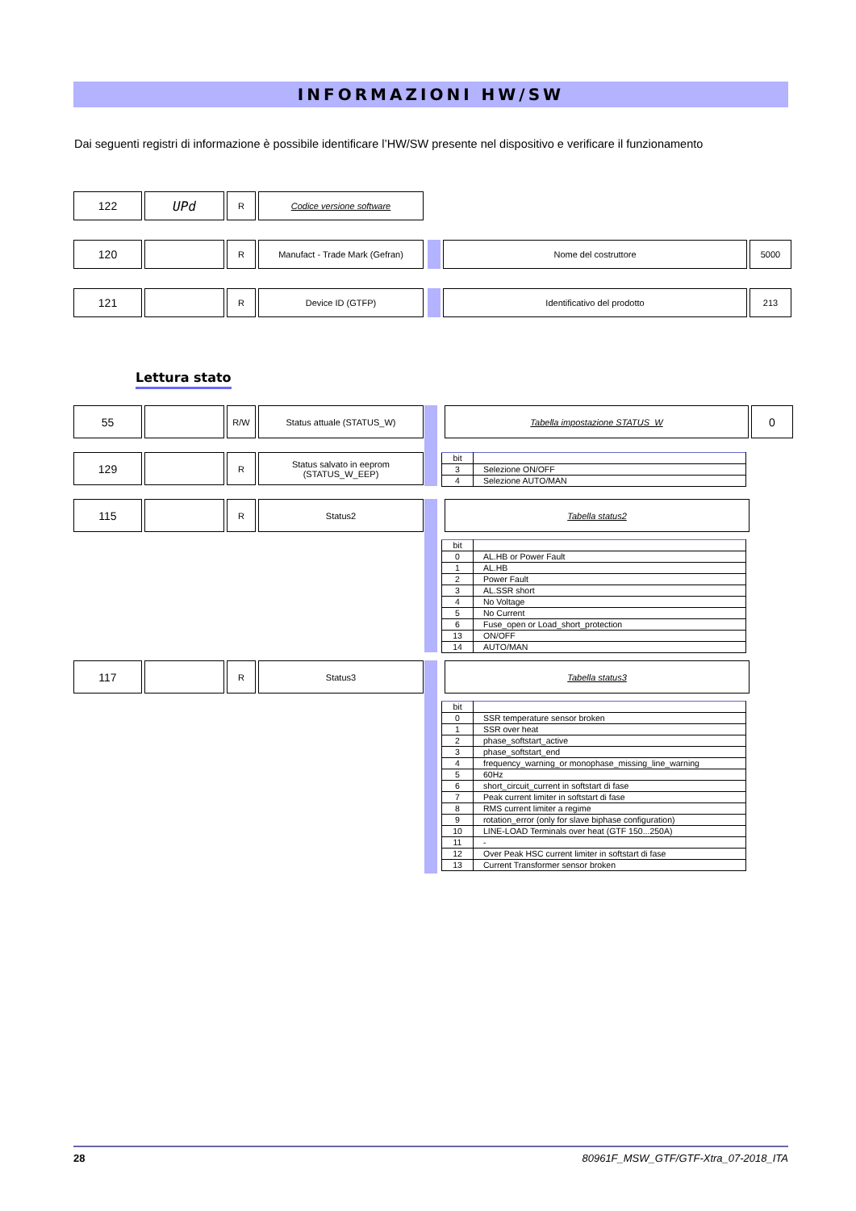INFORMAZIONI HW/SW
Dai seguenti registri di informazione è possibile identificare l’HW/SW presente nel dispositivo e verificare il funzionamento
122 UPd
R Codice versione software
120
R Manufact - Trade Mark (Gefran) Nome del costruttore 5000
121
R Device ID (GTFP) Identificativo del prodotto 213
Lettura stato
55
R/W Status attuale (STATUS_W) Tabella impostazione STATUS_W
0
129
R Status salvato in eeprom
(STATUS_W_EEP)
| bit | |
| 3 | Selezione ON/OFF |
| 4 | Selezione AUTO/MAN |
115
R Status2 Tabella status2
| bit | |
| 0 | AL.HB or Power Fault |
| 1 | AL.HB |
| 2 | Power Fault |
| 3 | AL.SSR short |
| 4 | No Voltage |
| 5 | No Current |
| 6 | Fuse_open or Load_short_protection |
| 13 | ON/OFF |
| 14 | AUTO/MAN |
117
R Status3 Tabella status3
| bit | |
| 0 | SSR temperature sensor broken |
| 1 | SSR over heat |
| 2 | phase_softstart_active |
| 3 | phase_softstart_end |
| 4 | frequency_warning_or monophase_missing_line_warning |
| 5 | 60Hz |
| 6 | short_circuit_current in softstart di fase |
| 7 | Peak current limiter in softstart di fase |
| 8 | RMS current limiter a regime |
| 9 | rotation_error (only for slave biphase configuration) |
| 10 | LINE-LOAD Terminals over heat (GTF 150...250A) |
| 11 | - |
| 12 | Over Peak HSC current limiter in softstart di fase |
| 13 | Current Transformer sensor broken |
28 80961F_MSW_GTF/GTF-Xtra_07-2018_ITA